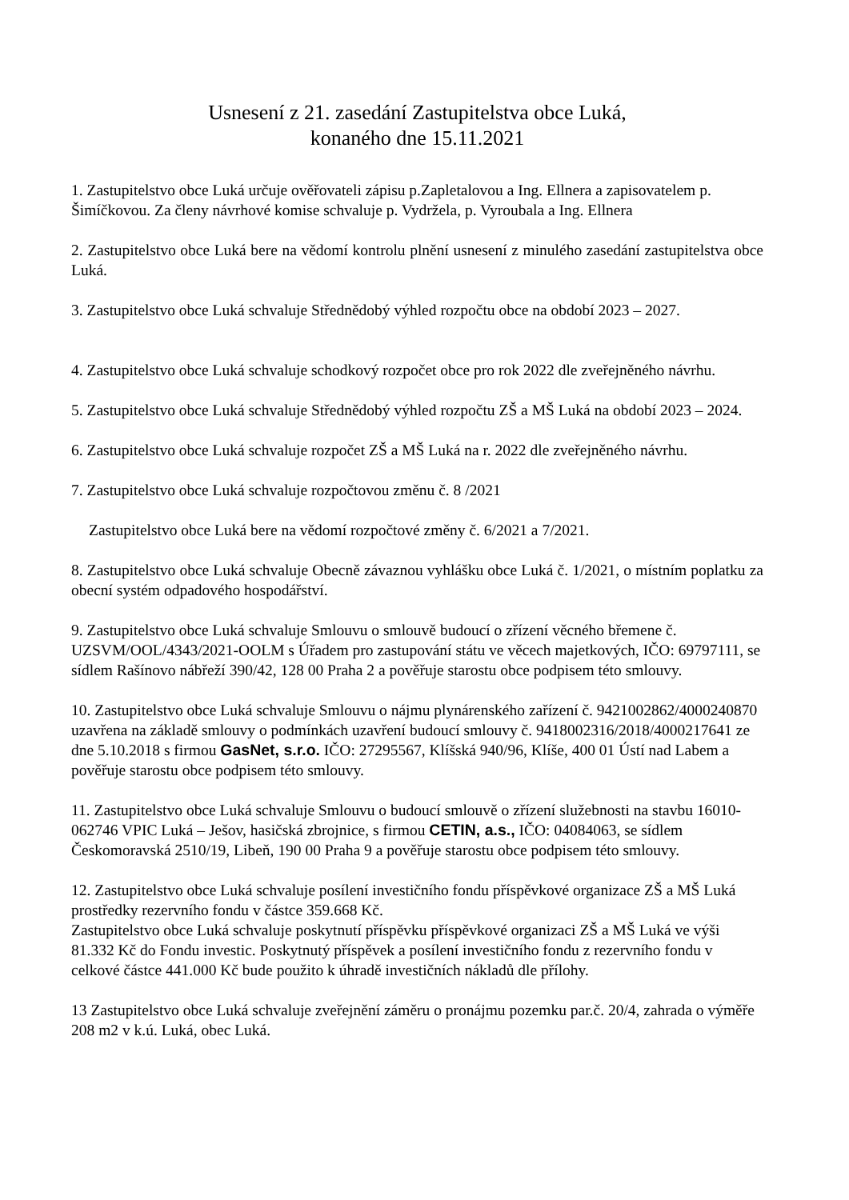Usnesení z 21. zasedání Zastupitelstva obce Luká,
konaného dne 15.11.2021
1. Zastupitelstvo obce Luká určuje ověřovateli zápisu p.Zapletalovou a Ing. Ellnera a zapisovatelem p. Šimíčkovou. Za členy návrhové komise schvaluje p. Vydržela, p. Vyroubala a Ing. Ellnera
2. Zastupitelstvo obce Luká bere na vědomí kontrolu plnění usnesení z minulého zasedání zastupitelstva obce Luká.
3. Zastupitelstvo obce Luká schvaluje Střednědobý výhled rozpočtu obce na období 2023 – 2027.
4. Zastupitelstvo obce Luká schvaluje schodkový rozpočet obce pro rok 2022 dle zveřejněného návrhu.
5. Zastupitelstvo obce Luká schvaluje Střednědobý výhled rozpočtu ZŠ a MŠ Luká na období 2023 – 2024.
6. Zastupitelstvo obce Luká schvaluje rozpočet ZŠ a MŠ Luká na r. 2022 dle zveřejněného návrhu.
7. Zastupitelstvo obce Luká schvaluje rozpočtovou změnu č. 8 /2021
Zastupitelstvo obce Luká bere na vědomí rozpočtové změny č. 6/2021 a 7/2021.
8. Zastupitelstvo obce Luká schvaluje Obecně závaznou vyhlášku obce Luká č. 1/2021, o místním poplatku za obecní systém odpadového hospodářství.
9. Zastupitelstvo obce Luká schvaluje Smlouvu o smlouvě budoucí o zřízení věcného břemene č. UZSVM/OOL/4343/2021-OOLM s Úřadem pro zastupování státu ve věcech majetkových, IČO: 69797111, se sídlem Rašínovo nábřeží 390/42, 128 00 Praha 2 a pověřuje starostu obce podpisem této smlouvy.
10. Zastupitelstvo obce Luká schvaluje Smlouvu o nájmu plynárenského zařízení č. 9421002862/4000240870 uzavřena na základě smlouvy o podmínkách uzavření budoucí smlouvy č. 9418002316/2018/4000217641 ze dne 5.10.2018 s firmou GasNet, s.r.o. IČO: 27295567, Klíšská 940/96, Klíše, 400 01 Ústí nad Labem a pověřuje starostu obce podpisem této smlouvy.
11. Zastupitelstvo obce Luká schvaluje Smlouvu o budoucí smlouvě o zřízení služebnosti na stavbu 16010-062746 VPIC Luká – Ješov, hasičská zbrojnice, s firmou CETIN, a.s., IČO: 04084063, se sídlem Českomoravská 2510/19, Libeň, 190 00 Praha 9 a pověřuje starostu obce podpisem této smlouvy.
12. Zastupitelstvo obce Luká schvaluje posílení investičního fondu příspěvkové organizace ZŠ a MŠ Luká prostředky rezervního fondu v částce 359.668 Kč.
Zastupitelstvo obce Luká schvaluje poskytnutí příspěvku příspěvkové organizaci ZŠ a MŠ Luká ve výši 81.332 Kč do Fondu investic. Poskytnutý příspěvek a posílení investičního fondu z rezervního fondu v celkové částce 441.000 Kč bude použito k úhradě investičních nákladů dle přílohy.
13 Zastupitelstvo obce Luká schvaluje zveřejnění záměru o pronájmu pozemku par.č. 20/4, zahrada o výměře 208 m2 v k.ú. Luká, obec Luká.